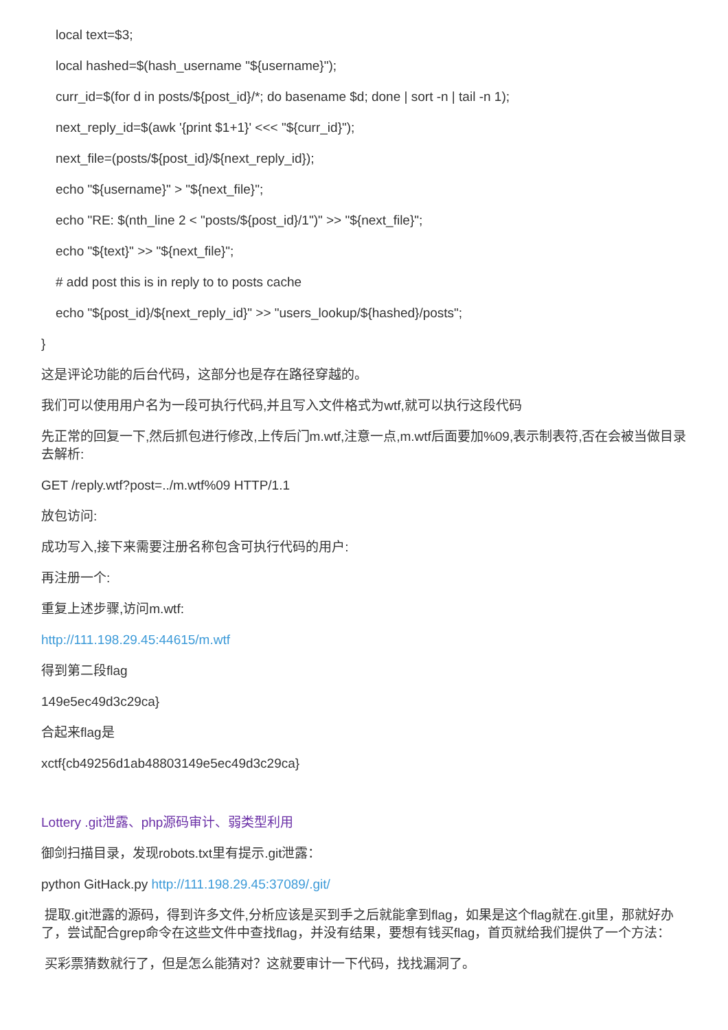local text=$3;
local hashed=$(hash_username "${username}");
curr_id=$(for d in posts/${post_id}/*; do basename $d; done | sort -n | tail -n 1);
next_reply_id=$(awk '{print $1+1}' <<< "${curr_id}");
next_file=(posts/${post_id}/${next_reply_id});
echo "${username}" > "${next_file}";
echo "RE: $(nth_line 2 < "posts/${post_id}/1")" >> "${next_file}";
echo "${text}" >> "${next_file}";
# add post this is in reply to to posts cache
echo "${post_id}/${next_reply_id}" >> "users_lookup/${hashed}/posts";
}
这是评论功能的后台代码，这部分也是存在路径穿越的。
我们可以使用用户名为一段可执行代码,并且写入文件格式为wtf,就可以执行这段代码
先正常的回复一下,然后抓包进行修改,上传后门m.wtf,注意一点,m.wtf后面要加%09,表示制表符,否在会被当做目录去解析:
GET /reply.wtf?post=../m.wtf%09 HTTP/1.1
放包访问:
成功写入,接下来需要注册名称包含可执行代码的用户:
再注册一个:
重复上述步骤,访问m.wtf:
http://111.198.29.45:44615/m.wtf
得到第二段flag
149e5ec49d3c29ca}
合起来flag是
xctf{cb49256d1ab48803149e5ec49d3c29ca}
Lottery .git泄露、php源码审计、弱类型利用
御剑扫描目录，发现robots.txt里有提示.git泄露：
python GitHack.py http://111.198.29.45:37089/.git/
提取.git泄露的源码，得到许多文件,分析应该是买到手之后就能拿到flag，如果是这个flag就在.git里，那就好办了，尝试配合grep命令在这些文件中查找flag，并没有结果，要想有钱买flag，首页就给我们提供了一个方法：
买彩票猜数就行了，但是怎么能猜对？这就要审计一下代码，找找漏洞了。